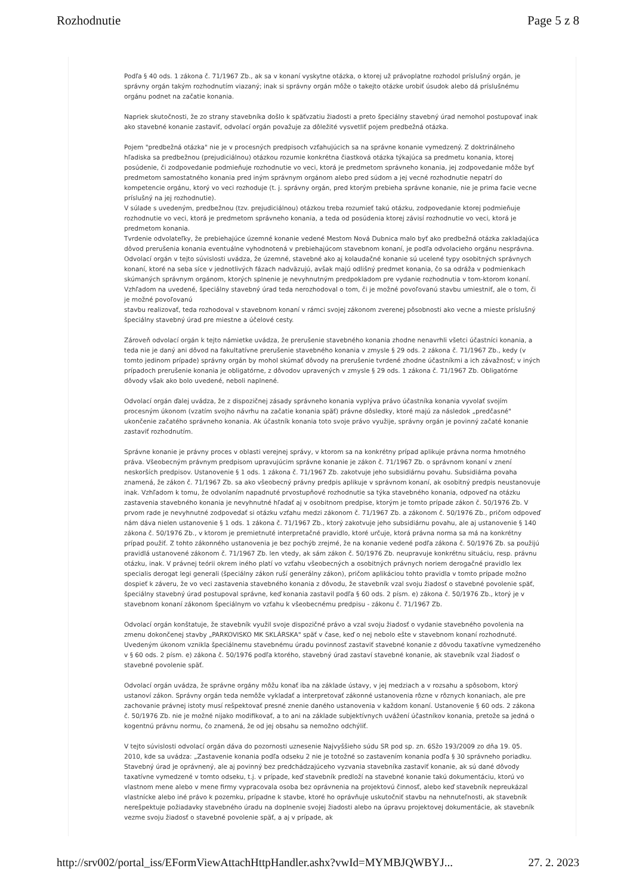Rozhodnutie Page 5 z 8
Podľa § 40 ods. 1 zákona č. 71/1967 Zb., ak sa v konaní vyskytne otázka, o ktorej už právoplatne rozhodol príslušný orgán, je správny orgán takým rozhodnutím viazaný; inak si správny orgán môže o takejto otázke urobiť úsudok alebo dá príslušnému orgánu podnet na začatie konania.
Napriek skutočnosti, že zo strany stavebníka došlo k späťvzatiu žiadosti a preto špeciálny stavebný úrad nemohol postupovať inak ako stavebné konanie zastaviť, odvolací orgán považuje za dôležité vysvetliť pojem predbežná otázka.
Pojem "predbežná otázka" nie je v procesných predpisoch vzťahujúcich sa na správne konanie vymedzený. Z doktrinálneho hľadiska sa predbežnou (prejudiciálnou) otázkou rozumie konkrétna čiastková otázka týkajúca sa predmetu konania, ktorej posúdenie, či zodpovedanie podmieňuje rozhodnutie vo veci, ktorá je predmetom správneho konania, jej zodpovedanie môže byť predmetom samostatného konania pred iným správnym orgánom alebo pred súdom a jej vecné rozhodnutie nepatrí do kompetencie orgánu, ktorý vo veci rozhoduje (t. j. správny orgán, pred ktorým prebieha správne konanie, nie je prima facie vecne príslušný na jej rozhodnutie).
V súlade s uvedeným, predbežnou (tzv. prejudiciálnou) otázkou treba rozumieť takú otázku, zodpovedanie ktorej podmieňuje rozhodnutie vo veci, ktorá je predmetom správneho konania, a teda od posúdenia ktorej závisí rozhodnutie vo veci, ktorá je predmetom konania.
Tvrdenie odvolateľky, že prebiehajúce územné konanie vedené Mestom Nová Dubnica malo byť ako predbežná otázka zakladajúca dôvod prerušenia konania eventuálne vyhodnotená v prebiehajúcom stavebnom konaní, je podľa odvolacieho orgánu nesprávna. Odvolací orgán v tejto súvislosti uvádza, že územné, stavebné ako aj kolaudačné konanie sú ucelené typy osobitných správnych konaní, ktoré na seba síce v jednotlivých fázach nadväzujú, avšak majú odlišný predmet konania, čo sa odráža v podmienkach skúmaných správnym orgánom, ktorých splnenie je nevyhnutným predpokladom pre vydanie rozhodnutia v tom-ktorom konaní. Vzhľadom na uvedené, špeciálny stavebný úrad teda nerozhodoval o tom, či je možné povoľovanú stavbu umiestniť, ale o tom, či je možné povoľovanú
stavbu realizovať, teda rozhodoval v stavebnom konaní v rámci svojej zákonom zverenej pôsobnosti ako vecne a mieste príslušný špeciálny stavebný úrad pre miestne a účelové cesty.
Zároveň odvolací orgán k tejto námietke uvádza, že prerušenie stavebného konania zhodne nenavrhli všetci účastníci konania, a teda nie je daný ani dôvod na fakultatívne prerušenie stavebného konania v zmysle § 29 ods. 2 zákona č. 71/1967 Zb., kedy (v tomto jedinom prípade) správny orgán by mohol skúmať dôvody na prerušenie tvrdené zhodne účastníkmi a ich závažnosť; v iných prípadoch prerušenie konania je obligatórne, z dôvodov upravených v zmysle § 29 ods. 1 zákona č. 71/1967 Zb. Obligatórne dôvody však ako bolo uvedené, neboli naplnené.
Odvolací orgán ďalej uvádza, že z dispozičnej zásady správneho konania vyplýva právo účastníka konania vyvolať svojím procesným úkonom (vzatím svojho návrhu na začatie konania späť) právne dôsledky, ktoré majú za následok „predčasné" ukončenie začatého správneho konania. Ak účastník konania toto svoje právo využije, správny orgán je povinný začaté konanie zastaviť rozhodnutím.
Správne konanie je právny proces v oblasti verejnej správy, v ktorom sa na konkrétny prípad aplikuje právna norma hmotného práva. Všeobecným právnym predpisom upravujúcim správne konanie je zákon č. 71/1967 Zb. o správnom konaní v znení neskorších predpisov. Ustanovenie § 1 ods. 1 zákona č. 71/1967 Zb. zakotvuje jeho subsidiárnu povahu. Subsidiárna povaha znamená, že zákon č. 71/1967 Zb. sa ako všeobecný právny predpis aplikuje v správnom konaní, ak osobitný predpis neustanovuje inak. Vzhľadom k tomu, že odvolaním napadnuté prvostupňové rozhodnutie sa týka stavebného konania, odpoveď na otázku zastavenia stavebného konania je nevyhnutné hľadať aj v osobitnom predpise, ktorým je tomto prípade zákon č. 50/1976 Zb. V prvom rade je nevyhnutné zodpovedať si otázku vzťahu medzi zákonom č. 71/1967 Zb. a zákonom č. 50/1976 Zb., pričom odpoveď nám dáva nielen ustanovenie § 1 ods. 1 zákona č. 71/1967 Zb., ktorý zakotvuje jeho subsidiárnu povahu, ale aj ustanovenie § 140 zákona č. 50/1976 Zb., v ktorom je premietnuté interpretačné pravidlo, ktoré určuje, ktorá právna norma sa má na konkrétny prípad použiť. Z tohto zákonného ustanovenia je bez pochýb zrejmé, že na konanie vedené podľa zákona č. 50/1976 Zb. sa použijú pravidlá ustanovené zákonom č. 71/1967 Zb. len vtedy, ak sám zákon č. 50/1976 Zb. neupravuje konkrétnu situáciu, resp. právnu otázku, inak. V právnej teórii okrem iného platí vo vzťahu všeobecných a osobitných právnych noriem derogačné pravidlo lex specialis derogat legi generali (špeciálny zákon ruší generálny zákon), pričom aplikáciou tohto pravidla v tomto prípade možno dospieť k záveru, že vo veci zastavenia stavebného konania z dôvodu, že stavebník vzal svoju žiadosť o stavebné povolenie späť, špeciálny stavebný úrad postupoval správne, keď konania zastavil podľa § 60 ods. 2 písm. e) zákona č. 50/1976 Zb., ktorý je v stavebnom konaní zákonom špeciálnym vo vzťahu k všeobecnému predpisu - zákonu č. 71/1967 Zb.
Odvolací orgán konštatuje, že stavebník využil svoje dispozičné právo a vzal svoju žiadosť o vydanie stavebného povolenia na zmenu dokončenej stavby „PARKOVISKO MK SKLÁRSKA" späť v čase, keď o nej nebolo ešte v stavebnom konaní rozhodnuté. Uvedeným úkonom vznikla špeciálnemu stavebnému úradu povinnosť zastaviť stavebné konanie z dôvodu taxatívne vymedzeného v § 60 ods. 2 písm. e) zákona č. 50/1976 podľa ktorého, stavebný úrad zastaví stavebné konanie, ak stavebník vzal žiadosť o stavebné povolenie späť.
Odvolací orgán uvádza, že správne orgány môžu konať iba na základe ústavy, v jej medziach a v rozsahu a spôsobom, ktorý ustanoví zákon. Správny orgán teda nemôže vykladať a interpretovať zákonné ustanovenia rôzne v rôznych konaniach, ale pre zachovanie právnej istoty musí rešpektovať presné znenie daného ustanovenia v každom konaní. Ustanovenie § 60 ods. 2 zákona č. 50/1976 Zb. nie je možné nijako modifikovať, a to ani na základe subjektívnych uvážení účastníkov konania, pretože sa jedná o kogentnú právnu normu, čo znamená, že od jej obsahu sa nemožno odchýliť.
V tejto súvislosti odvolací orgán dáva do pozornosti uznesenie Najvyššieho súdu SR pod sp. zn. 6Sžo 193/2009 zo dňa 19. 05. 2010, kde sa uvádza: „Zastavenie konania podľa odseku 2 nie je totožné so zastavením konania podľa § 30 správneho poriadku. Stavebný úrad je oprávnený, ale aj povinný bez predchádzajúceho vyzvania stavebníka zastaviť konanie, ak sú dané dôvody taxatívne vymedzené v tomto odseku, t.j. v prípade, keď stavebník predloží na stavebné konanie takú dokumentáciu, ktorú vo vlastnom mene alebo v mene firmy vypracovala osoba bez oprávnenia na projektovú činnosť, alebo keď stavebník nepreukázal vlastnícke alebo iné právo k pozemku, prípadne k stavbe, ktoré ho oprávňuje uskutočniť stavbu na nehnuteľnosti, ak stavebník nerešpektuje požiadavky stavebného úradu na doplnenie svojej žiadosti alebo na úpravu projektovej dokumentácie, ak stavebník vezme svoju žiadosť o stavebné povolenie späť, a aj v prípade, ak
http://srv002/portal_iss/EFormViewAttachHttpHandler.ashx?vwId=MYMBJQWBYJ... 27. 2. 2023